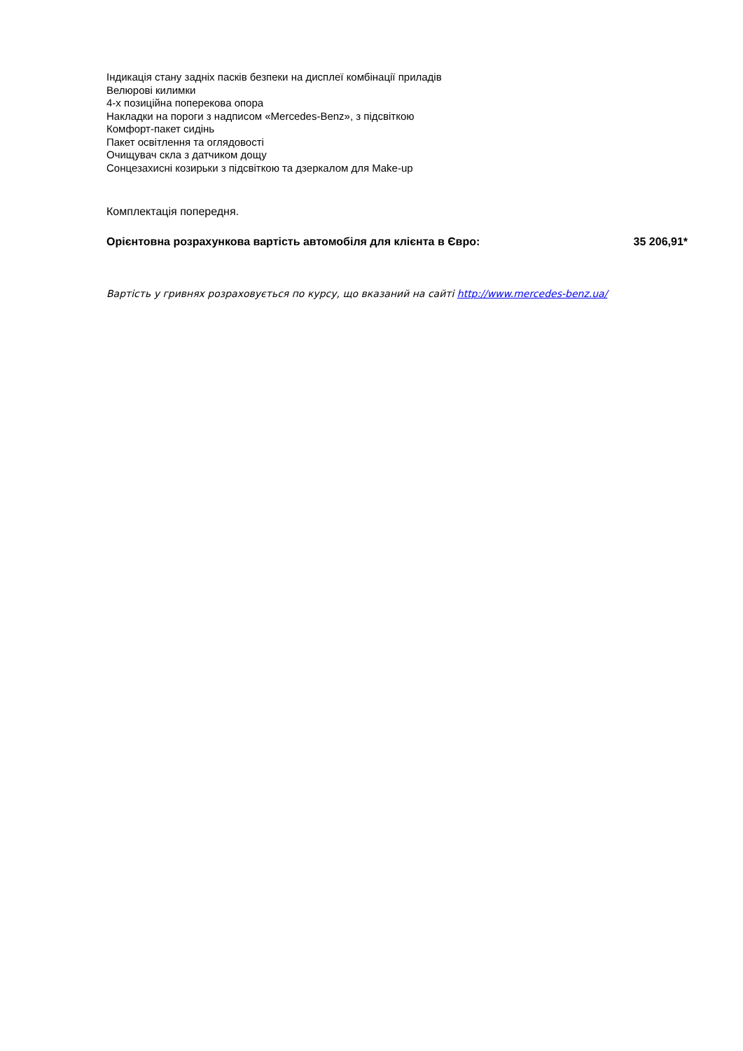Індикація стану задніх пасків безпеки на дисплеї комбінації приладів
Велюрові килимки
4-х позиційна поперекова опора
Накладки на пороги з надписом «Mercedes-Benz», з підсвіткою
Комфорт-пакет сидінь
Пакет освітлення та оглядовості
Очищувач скла з датчиком дощу
Сонцезахисні козирьки з підсвіткою та дзеркалом для Make-up
Комплектація попередня.
Орієнтовна розрахункова вартість автомобіля для клієнта в Євро: 35 206,91*
Вартість у гривнях розраховується по курсу, що вказаний на сайті http://www.mercedes-benz.ua/